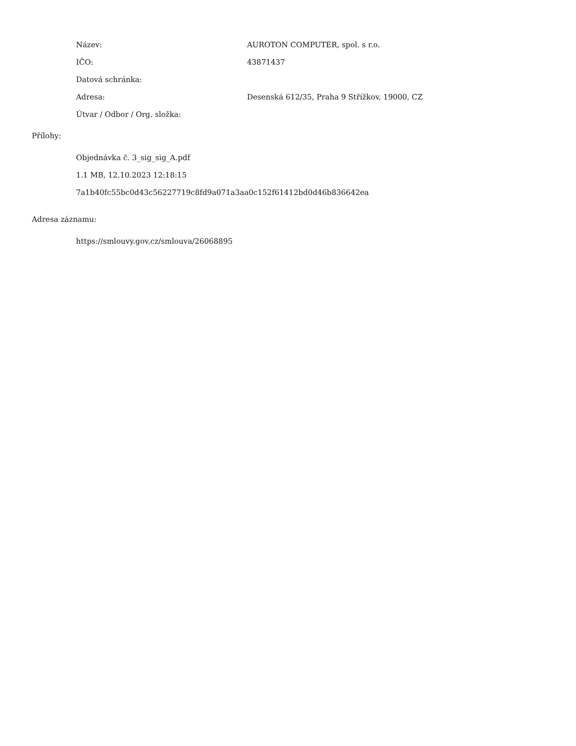| Název: | AUROTON COMPUTER, spol. s r.o. |
| IČO: | 43871437 |
| Datová schránka: | |
| Adresa: | Desenská 612/35, Praha 9 Střížkov, 19000, CZ |
| Útvar / Odbor / Org. složka: | |
Přílohy:
Objednávka č. 3_sig_sig_A.pdf
1.1 MB, 12.10.2023 12:18:15
7a1b40fc55bc0d43c56227719c8fd9a071a3aa0c152f61412bd0d46b836642ea
Adresa záznamu:
https://smlouvy.gov.cz/smlouva/26068895